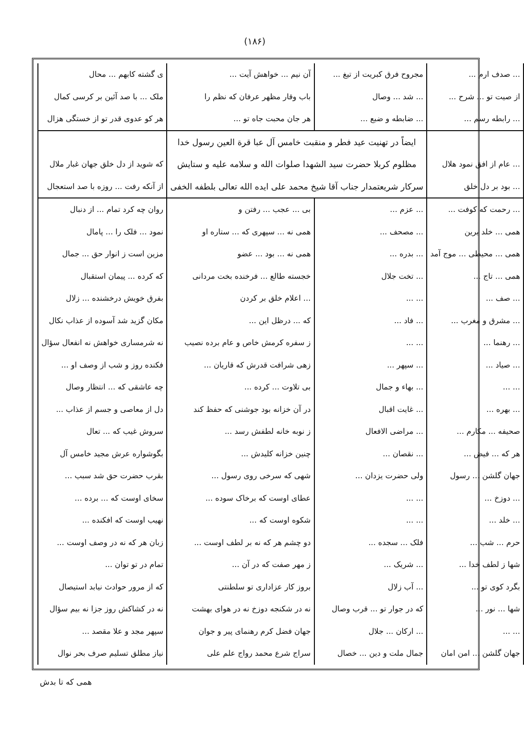(۱۸۶)
| ... صدف ارم ... | مجروح فرق کبریت از تیغ ... | آن نیم ... خواهش آیت ... | ی گشته کابهم ... محال |
| از صیت تو ... شرح ... | ... شد ... وصال | باب وقار مظهر عرفان که نظم را | ملک ... با صد آئین بر کرسی کمال |
| ... رابطه رسم ... | ... ضابطه و ضبع ... | هر جان محبت جاه تو ... | هر کو عدوی قدر تو از خستگی هزال |
| | ایضاً در تهنیت عید فطر و منقبت خامس آل عبا قرة العین رسول خدا | | |
| ... عام از افق نمود هلال | مظلوم کربلا حضرت سید الشهدا صلوات الله و سلامه علیه و ستایش | | که شوید از دل خلق جهان غبار ملال |
| ... بود بر دل خلق | سرکار شریعتمدار جناب آقا شیخ محمد علی ایده الله تعالی بلطفه الخفی | | از آنکه رفت ... روزه با صد استعجال |
| ... رحمت که کوفت ... | ... عزم ... | بی ... عجب ... رفتن و | روان چه کرد تمام ... از دنبال |
| همی ... خلد برین | ... مصحف ... | همی نه ... سپهری که ... ستاره او | نمود ... فلک را ... پامال |
| همی ... محیطی ... موج آمد | ... بدره ... | همی نه ... بود ... عضو | مزین است ز انوار حق ... جمال |
| همی ... تاج ... | ... تخت جلال | خجسته طالع ... فرخنده بخت مردانی | که کرده ... پیمان استقبال |
| ... صف ... | ... ... | ... اعلام خلق بر کردن | بفرق خویش درخشنده ... زلال |
| ... مشرق و مغرب ... | ... فاد ... | که ... درظل این ... | مکان گزید شد آسوده از عذاب نکال |
| ... رهنما ... | ... ... | ز سفره کرمش خاص و عام برده نصیب | نه شرمساری خواهش نه انفعال سؤال |
| ... صیاد ... | ... سپهر ... | زهی شرافت قدرش که قاریان ... | فکنده روز و شب از وصف او ... |
| ... ... | ... بهاء و جمال | بی تلاوت ... کرده ... | چه عاشقی که ... انتظار وصال |
| ... بهره ... | ... غایت اقبال | در آن خزانه بود جوشنی که حفظ کند | دل از معاصی و جسم از عذاب ... |
| صحیفه ... مکارم ... | ... مراضی الافعال | ز نوبه خانه لطفش رسد ... | سروش غیب که ... تعال |
| هر که ... فیض ... | ... نقصان ... | چنین خزانه کلیدش ... | بگوشواره عرش مجید خامس آل |
| جهان گلشن ... رسول | ولی حضرت یزدان ... | شهی که سرخی روی رسول ... | بقرب حضرت حق شد سبب ... |
| ... دوزخ ... | ... ... | عطای اوست که برخاک سوده ... | سخای اوست که ... برده ... |
| ... خلد ... | ... ... | شکوه اوست که ... | نهیب اوست که افکنده ... |
| حرم ... شب ... | فلک ... سجده ... | دو چشم هر که نه بر لطف اوست ... | زبان هر که نه در وصف اوست ... |
| شها ز لطف خدا ... | ... شریک ... | ز مهر صفت که در آن ... | تمام در تو توان ... |
| بگرد کوی تو ... | ... آب زلال | بروز کار عزاداری تو سلطنتی | که از مرور حوادث نیابد استیصال |
| شها ... نور ... | که در جوار تو ... قرب وصال | نه در شکنجه دوزخ نه در هوای بهشت | نه در کشاکش روز جزا نه بیم سؤال |
| ... ... | ... ارکان ... جلال | جهان فضل کرم رهنمای پیر و جوان | سپهر مجد و علا مقصد ... |
| جهان گلشن ... امن امان | جمال ملت و دین ... خصال | سراج شرع محمد رواج علم علی | نیاز مطلق تسلیم صرف بحر نوال |
همی که تا بدش